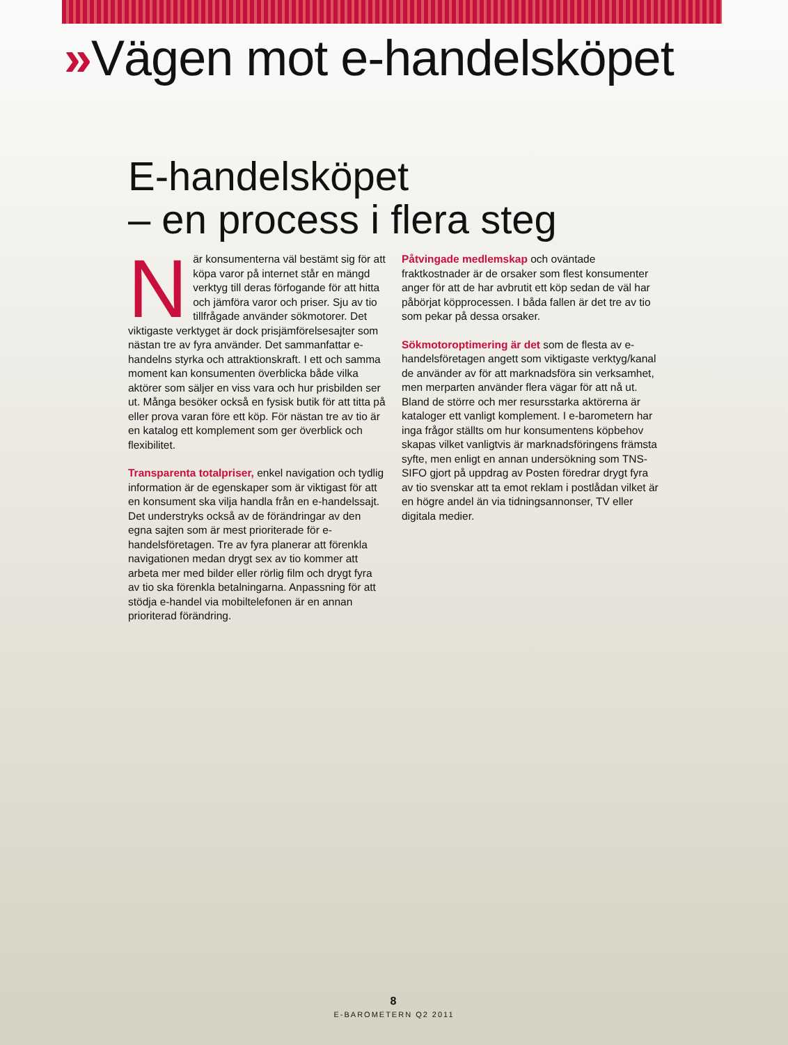»Vägen mot e-handelsköpet
E-handelsköpet
– en process i flera steg
När konsumenterna väl bestämt sig för att köpa varor på internet står en mängd verktyg till deras förfogande för att hitta och jämföra varor och priser. Sju av tio tillfrågade använder sökmotorer. Det viktigaste verktyget är dock prisjämförelsesajter som nästan tre av fyra använder. Det sammanfattar e-handelns styrka och attraktionskraft. I ett och samma moment kan konsumenten överblicka både vilka aktörer som säljer en viss vara och hur prisbilden ser ut. Många besöker också en fysisk butik för att titta på eller prova varan före ett köp. För nästan tre av tio är en katalog ett komplement som ger överblick och flexibilitet.
Transparenta totalpriser, enkel navigation och tydlig information är de egenskaper som är viktigast för att en konsument ska vilja handla från en e-handelssajt. Det understryks också av de förändringar av den egna sajten som är mest prioriterade för e-handelsföretagen. Tre av fyra planerar att förenkla navigationen medan drygt sex av tio kommer att arbeta mer med bilder eller rörlig film och drygt fyra av tio ska förenkla betalningarna. Anpassning för att stödja e-handel via mobiltelefonen är en annan prioriterad förändring.
Påtvingade medlemskap och oväntade fraktkostnader är de orsaker som flest konsumenter anger för att de har avbrutit ett köp sedan de väl har påbörjat köpprocessen. I båda fallen är det tre av tio som pekar på dessa orsaker.
Sökmotoroptimering är det som de flesta av e-handelsföretagen angett som viktigaste verktyg/kanal de använder av för att marknadsföra sin verksamhet, men merparten använder flera vägar för att nå ut. Bland de större och mer resursstarka aktörerna är kataloger ett vanligt komplement. I e-barometern har inga frågor ställts om hur konsumentens köpbehov skapas vilket vanligtvis är marknadsföringens främsta syfte, men enligt en annan undersökning som TNS-SIFO gjort på uppdrag av Posten föredrar drygt fyra av tio svenskar att ta emot reklam i postlådan vilket är en högre andel än via tidningsannonser, TV eller digitala medier.
8
E-BAROMETERN Q2 2011